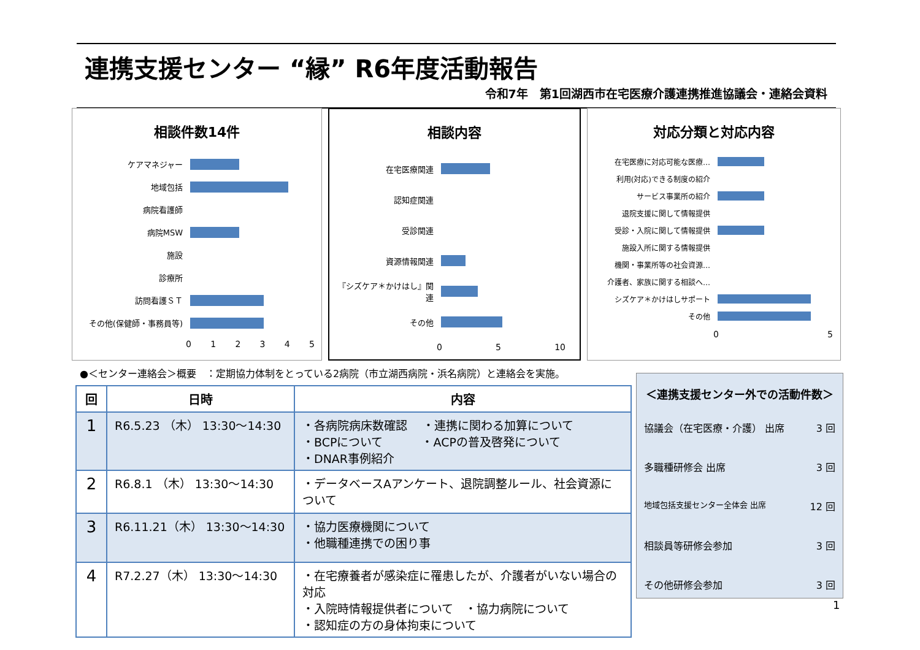連携支援センター “縁” R6年度活動報告
令和7年　第1回湖西市在宅医療介護連携推進協議会・連絡会資料
相談件数14件
ケアマネジャー
地域包括
病院看護師
病院MSW
施設
診療所
訪問看護ＳＴ
その他(保健師・事務員等)
0 1 2 3 4 5
相談内容
在宅医療関連
認知症関連
受診関連
資源情報関連
『シズケア＊かけはし』関連
その他
0 5 10
対応分類と対応内容
在宅医療に対応可能な医療…
利用(対応)できる制度の紹介
サービス事業所の紹介
退院支援に関して情報提供
受診・入院に関して情報提供
施設入所に関する情報提供
機関・事業所等の社会資源…
介護者、家族に関する相談へ…
シズケア＊かけはしサポート
その他
0 5
●＜センター連絡会＞概要　：定期協力体制をとっている2病院（市立湖西病院・浜名病院）と連絡会を実施。
| 回 | 日時 | 内容 |
| --- | --- | --- |
| 1 | R6.5.23 （木） 13:30～14:30 | ・各病院病床数確認 ・連携に関わる加算について ・BCPについて ・ACPの普及啓発について ・DNAR事例紹介 |
| 2 | R6.8.1 （木） 13:30～14:30 | ・データベースAアンケート、退院調整ルール、社会資源について |
| 3 | R6.11.21（木） 13:30～14:30 | ・協力医療機関について ・他職種連携での困り事 |
| 4 | R7.2.27（木） 13:30～14:30 | ・在宅療養者が感染症に罹患したが、介護者がいない場合の対応 ・入院時情報提供者について ・協力病院について ・認知症の方の身体拘束について |
＜連携支援センター外での活動件数＞
協議会（在宅医療・介護） 出席 3 回
多職種研修会 出席 3 回
地域包括支援センター全体会 出席 12 回
相談員等研修会参加 3 回
その他研修会参加 3 回
1